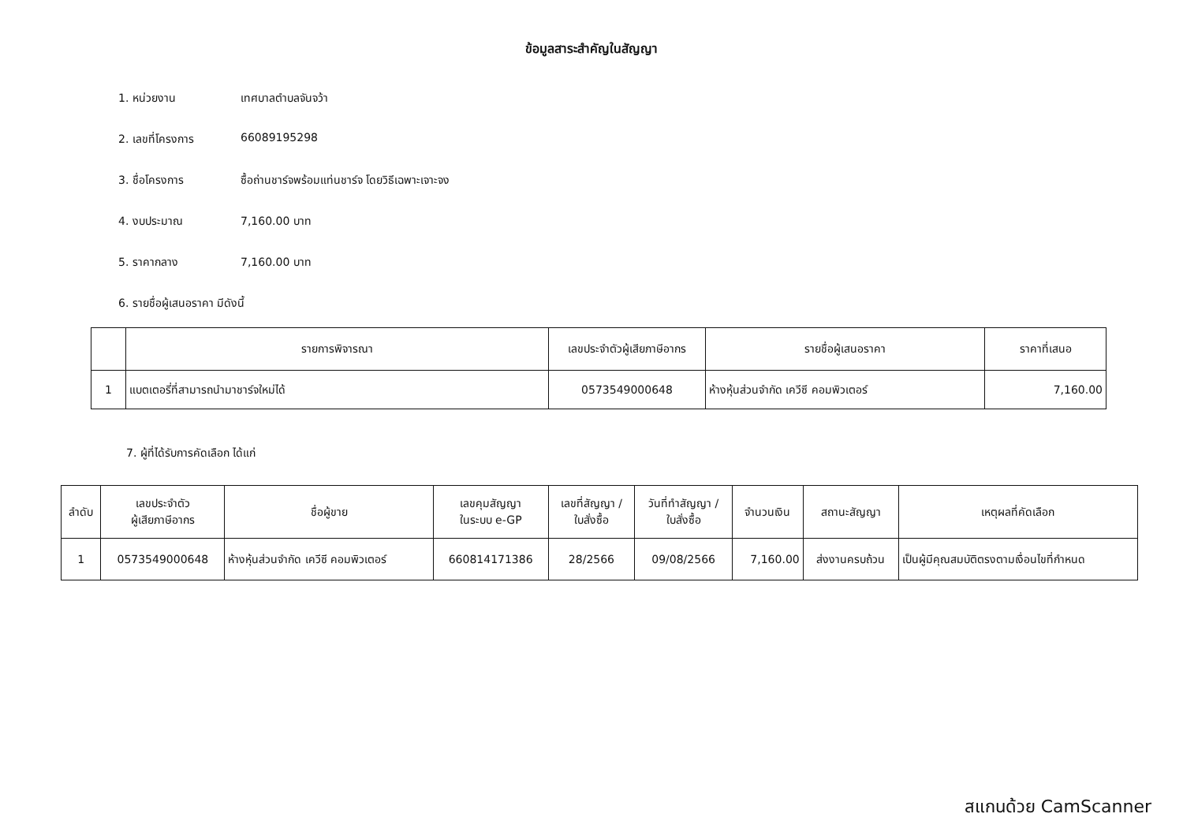ข้อมูลสาระสำคัญในสัญญา
1. หน่วยงาน เทศบาลตำบลจันจว้า
2. เลขที่โครงการ 66089195298
3. ชื่อโครงการ ซื้อถ่านชาร์จพร้อมแท่นชาร์จ โดยวิธีเฉพาะเจาะจง
4. งบประมาณ 7,160.00 บาท
5. ราคากลาง 7,160.00 บาท
6. รายชื่อผู้เสนอราคา มีดังนี้
| | รายการพิจารณา | เลขประจำตัวผู้เสียภาษีอากร | รายชื่อผู้เสนอราคา | ราคาที่เสนอ |
| --- | --- | --- | --- | --- |
| 1 | แบตเตอรี่ที่สามารถนำมาชาร์จใหม่ได้ | 0573549000648 | ห้างหุ้นส่วนจำกัด เควีซี คอมพิวเตอร์ | 7,160.00 |
7. ผู้ที่ได้รับการคัดเลือก ได้แก่
| ลำดับ | เลขประจำตัว ผู้เสียภาษีอากร | ชื่อผู้ขาย | เลขคุมสัญญา ในระบบ e-GP | เลขที่สัญญา / ใบสั่งซื้อ | วันที่ทำสัญญา / ใบสั่งซื้อ | จำนวนเงิน | สถานะสัญญา | เหตุผลที่คัดเลือก |
| --- | --- | --- | --- | --- | --- | --- | --- | --- |
| 1 | 0573549000648 | ห้างหุ้นส่วนจำกัด เควีซี คอมพิวเตอร์ | 660814171386 | 28/2566 | 09/08/2566 | 7,160.00 | ส่งงานครบถ้วน | เป็นผู้มีคุณสมบัติตรงตามเงื่อนไขที่กำหนด |
สแกนด้วย CamScanner